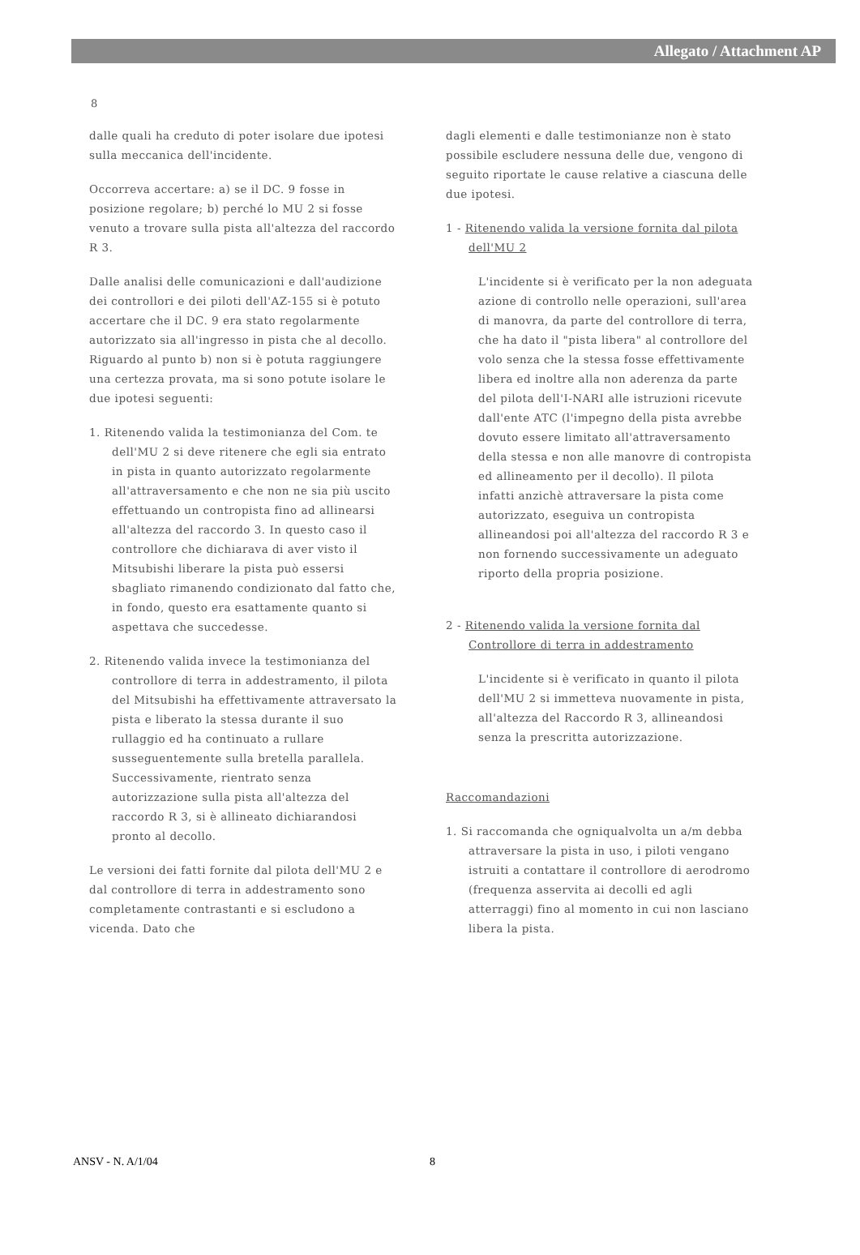Allegato / Attachment AP
8
dalle quali ha creduto di poter isolare due ipotesi sulla meccanica dell'incidente.
Occorreva accertare: a) se il DC. 9 fosse in posizione regolare; b) perché lo MU 2 si fosse venuto a trovare sulla pista all'altezza del raccordo R 3.
Dalle analisi delle comunicazioni e dall'audizione dei controllori e dei piloti dell'AZ-155 si è potuto accertare che il DC. 9 era stato regolarmente autorizzato sia all'ingresso in pista che al decollo. Riguardo al punto b) non si è potuta raggiungere una certezza provata, ma si sono potute isolare le due ipotesi seguenti:
1. Ritenendo valida la testimonianza del Com. te dell'MU 2 si deve ritenere che egli sia entrato in pista in quanto autorizzato regolarmente all'attraversamento e che non ne sia più uscito effettuando un contropista fino ad allinearsi all'altezza del raccordo 3. In questo caso il controllore che dichiarava di aver visto il Mitsubishi liberare la pista può essersi sbagliato rimanendo condizionato dal fatto che, in fondo, questo era esattamente quanto si aspettava che succedesse.
2. Ritenendo valida invece la testimonianza del controllore di terra in addestramento, il pilota del Mitsubishi ha effettivamente attraversato la pista e liberato la stessa durante il suo rullaggio ed ha continuato a rullare susseguentemente sulla bretella parallela. Successivamente, rientrato senza autorizzazione sulla pista all'altezza del raccordo R 3, si è allineato dichiarandosi pronto al decollo.
Le versioni dei fatti fornite dal pilota dell'MU 2 e dal controllore di terra in addestramento sono completamente contrastanti e si escludono a vicenda. Dato che
dagli elementi e dalle testimonianze non è stato possibile escludere nessuna delle due, vengono di seguito riportate le cause relative a ciascuna delle due ipotesi.
1 - Ritenendo valida la versione fornita dal pilota dell'MU 2
L'incidente si è verificato per la non adeguata azione di controllo nelle operazioni, sull'area di manovra, da parte del controllore di terra, che ha dato il "pista libera" al controllore del volo senza che la stessa fosse effettivamente libera ed inoltre alla non aderenza da parte del pilota dell'I-NARI alle istruzioni ricevute dall'ente ATC (l'impegno della pista avrebbe dovuto essere limitato all'attraversamento della stessa e non alle manovre di contropista ed allineamento per il decollo). Il pilota infatti anzichè attraversare la pista come autorizzato, eseguiva un contropista allineandosi poi all'altezza del raccordo R 3 e non fornendo successivamente un adeguato riporto della propria posizione.
2 - Ritenendo valida la versione fornita dal Controllore di terra in addestramento
L'incidente si è verificato in quanto il pilota dell'MU 2 si immetteva nuovamente in pista, all'altezza del Raccordo R 3, allineandosi senza la prescritta autorizzazione.
Raccomandazioni
1. Si raccomanda che ogniqualvolta un a/m debba attraversare la pista in uso, i piloti vengano istruiti a contattare il controllore di aerodromo (frequenza asservita ai decolli ed agli atterraggi) fino al momento in cui non lasciano libera la pista.
ANSV - N. A/1/04 8